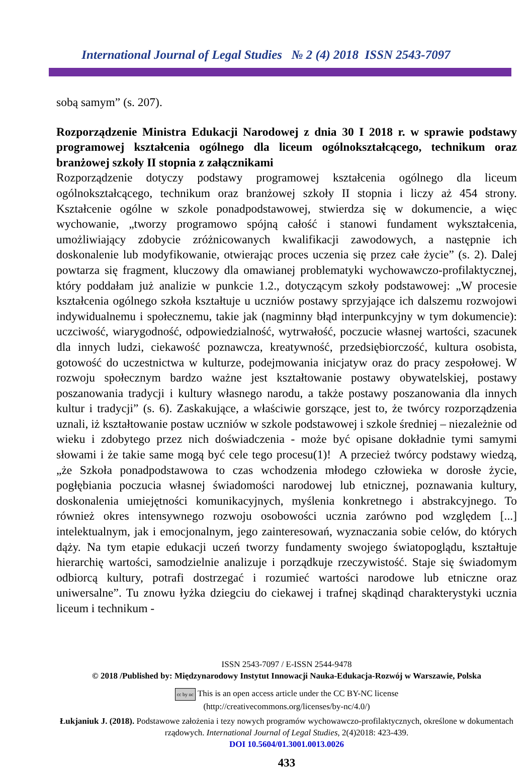International Journal of Legal Studies № 2 (4) 2018 ISSN 2543-7097
sobą samym” (s. 207).
Rozporządzenie Ministra Edukacji Narodowej z dnia 30 I 2018 r. w sprawie podstawy programowej kształcenia ogólnego dla liceum ogólnokształcącego, technikum oraz branżowej szkoły II stopnia z załącznikami
Rozporządzenie dotyczy podstawy programowej kształcenia ogólnego dla liceum ogólnokształcącego, technikum oraz branżowej szkoły II stopnia i liczy aż 454 strony. Kształcenie ogólne w szkole ponadpodstawowej, stwierdza się w dokumencie, a więc wychowanie, „tworzy programowo spójną całość i stanowi fundament wykształcenia, umożliwiający zdobycie zróżnicowanych kwalifikacji zawodowych, a następnie ich doskonalenie lub modyfikowanie, otwierając proces uczenia się przez całe życie” (s. 2). Dalej powtarza się fragment, kluczowy dla omawianej problematyki wychowawczo-profilaktycznej, który poddałam już analizie w punkcie 1.2., dotyczącym szkoły podstawowej: „W procesie kształcenia ogólnego szkoła kształtuje u uczniów postawy sprzyjające ich dalszemu rozwojowi indywidualnemu i społecznemu, takie jak (nagminny błąd interpunkcyjny w tym dokumencie): uczciwość, wiarygodność, odpowiedzialność, wytrwałość, poczucie własnej wartości, szacunek dla innych ludzi, ciekawość poznawcza, kreatywność, przedsiębiorczość, kultura osobista, gotowość do uczestnictwa w kulturze, podejmowania inicjatyw oraz do pracy zespołowej. W rozwoju społecznym bardzo ważne jest kształtowanie postawy obywatelskiej, postawy poszanowania tradycji i kultury własnego narodu, a także postawy poszanowania dla innych kultur i tradycji” (s. 6). Zaskakujące, a właściwie gorszące, jest to, że twórcy rozporządzenia uznali, iż kształtowanie postaw uczniów w szkole podstawowej i szkole średniej – niezależnie od wieku i zdobytego przez nich doświadczenia - może być opisane dokładnie tymi samymi słowami i że takie same mogą być cele tego procesu(1)! A przecież twórcy podstawy wiedzą, „że Szkoła ponadpodstawowa to czas wchodzenia młodego człowieka w dorosłe życie, pogłębiania poczucia własnej świadomości narodowej lub etnicznej, poznawania kultury, doskonalenia umiejętności komunikacyjnych, myślenia konkretnego i abstrakcyjnego. To również okres intensywnego rozwoju osobowości ucznia zarówno pod względem [...] intelektualnym, jak i emocjonalnym, jego zainteresowań, wyznaczania sobie celów, do których dąży. Na tym etapie edukacji uczeń tworzy fundamenty swojego światopoglądu, kształtuje hierarchię wartości, samodzielnie analizuje i porządkuje rzeczywistość. Staje się świadomym odbiorcą kultury, potrafi dostrzegać i rozumieć wartości narodowe lub etniczne oraz uniwersalne”. Tu znowu łyżka dziegciu do ciekawej i trafnej skądinąd charakterystyki ucznia liceum i technikum -
ISSN 2543-7097 / E-ISSN 2544-9478
© 2018 /Published by: Międzynarodowy Instytut Innowacji Nauka-Edukacja-Rozwój w Warszawie, Polska
cc by nc This is an open access article under the CC BY-NC license
(http://creativecommons.org/licenses/by-nc/4.0/)
Łukjaniuk J. (2018). Podstawowe założenia i tezy nowych programów wychowawczo-profilaktycznych, określone w dokumentach rządowych. International Journal of Legal Studies, 2(4)2018: 423-439.
DOI 10.5604/01.3001.0013.0026
433